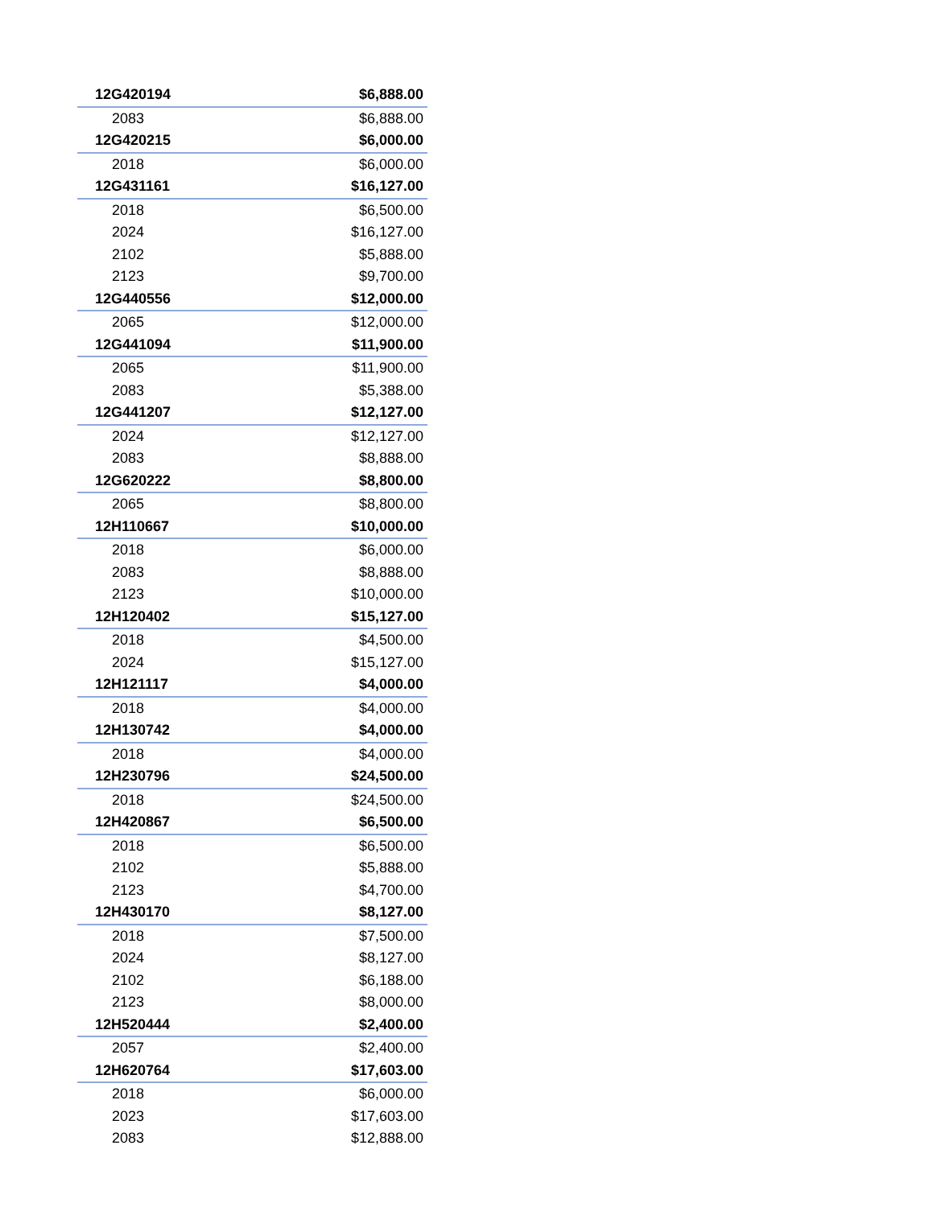| 12G420194 | $6,888.00 |
| 2083 | $6,888.00 |
| 12G420215 | $6,000.00 |
| 2018 | $6,000.00 |
| 12G431161 | $16,127.00 |
| 2018 | $6,500.00 |
| 2024 | $16,127.00 |
| 2102 | $5,888.00 |
| 2123 | $9,700.00 |
| 12G440556 | $12,000.00 |
| 2065 | $12,000.00 |
| 12G441094 | $11,900.00 |
| 2065 | $11,900.00 |
| 2083 | $5,388.00 |
| 12G441207 | $12,127.00 |
| 2024 | $12,127.00 |
| 2083 | $8,888.00 |
| 12G620222 | $8,800.00 |
| 2065 | $8,800.00 |
| 12H110667 | $10,000.00 |
| 2018 | $6,000.00 |
| 2083 | $8,888.00 |
| 2123 | $10,000.00 |
| 12H120402 | $15,127.00 |
| 2018 | $4,500.00 |
| 2024 | $15,127.00 |
| 12H121117 | $4,000.00 |
| 2018 | $4,000.00 |
| 12H130742 | $4,000.00 |
| 2018 | $4,000.00 |
| 12H230796 | $24,500.00 |
| 2018 | $24,500.00 |
| 12H420867 | $6,500.00 |
| 2018 | $6,500.00 |
| 2102 | $5,888.00 |
| 2123 | $4,700.00 |
| 12H430170 | $8,127.00 |
| 2018 | $7,500.00 |
| 2024 | $8,127.00 |
| 2102 | $6,188.00 |
| 2123 | $8,000.00 |
| 12H520444 | $2,400.00 |
| 2057 | $2,400.00 |
| 12H620764 | $17,603.00 |
| 2018 | $6,000.00 |
| 2023 | $17,603.00 |
| 2083 | $12,888.00 |